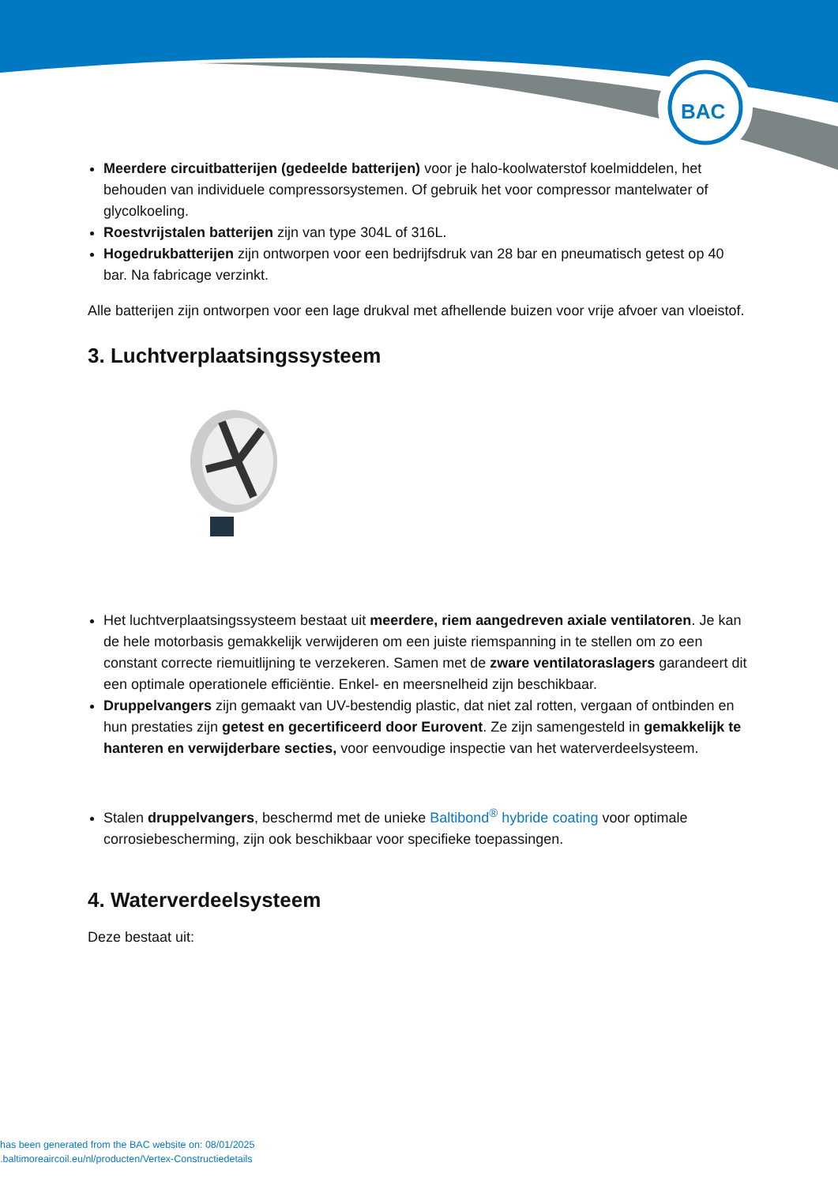BAC
Meerdere circuitbatterijen (gedeelde batterijen) voor je halo-koolwaterstof koelmiddelen, het behouden van individuele compressorsystemen. Of gebruik het voor compressor mantelwater of glycolkoeling.
Roestvrijstalen batterijen zijn van type 304L of 316L.
Hogedrukbatterijen zijn ontworpen voor een bedrijfsdruk van 28 bar en pneumatisch getest op 40 bar. Na fabricage verzinkt.
Alle batterijen zijn ontworpen voor een lage drukval met afhellende buizen voor vrije afvoer van vloeistof.
3. Luchtverplaatsingssysteem
Het luchtverplaatsingssysteem bestaat uit meerdere, riem aangedreven axiale ventilatoren. Je kan de hele motorbasis gemakkelijk verwijderen om een juiste riemspanning in te stellen om zo een constant correcte riemuitlijning te verzekeren. Samen met de zware ventilatoraslagers garandeert dit een optimale operationele efficiëntie. Enkel- en meersnelheid zijn beschikbaar.
Druppelvangers zijn gemaakt van UV-bestendig plastic, dat niet zal rotten, vergaan of ontbinden en hun prestaties zijn getest en gecertificeerd door Eurovent. Ze zijn samengesteld in gemakkelijk te hanteren en verwijderbare secties, voor eenvoudige inspectie van het waterverdeelsysteem.
Stalen druppelvangers, beschermd met de unieke Baltibond<sup>®</sup> hybride coating voor optimale corrosiebescherming, zijn ook beschikbaar voor specifieke toepassingen.
4. Waterverdeelsysteem
Deze bestaat uit:
has been generated from the BAC website on: 08/01/2025
.baltimoreaircoil.eu/nl/producten/Vertex-Constructiedetails